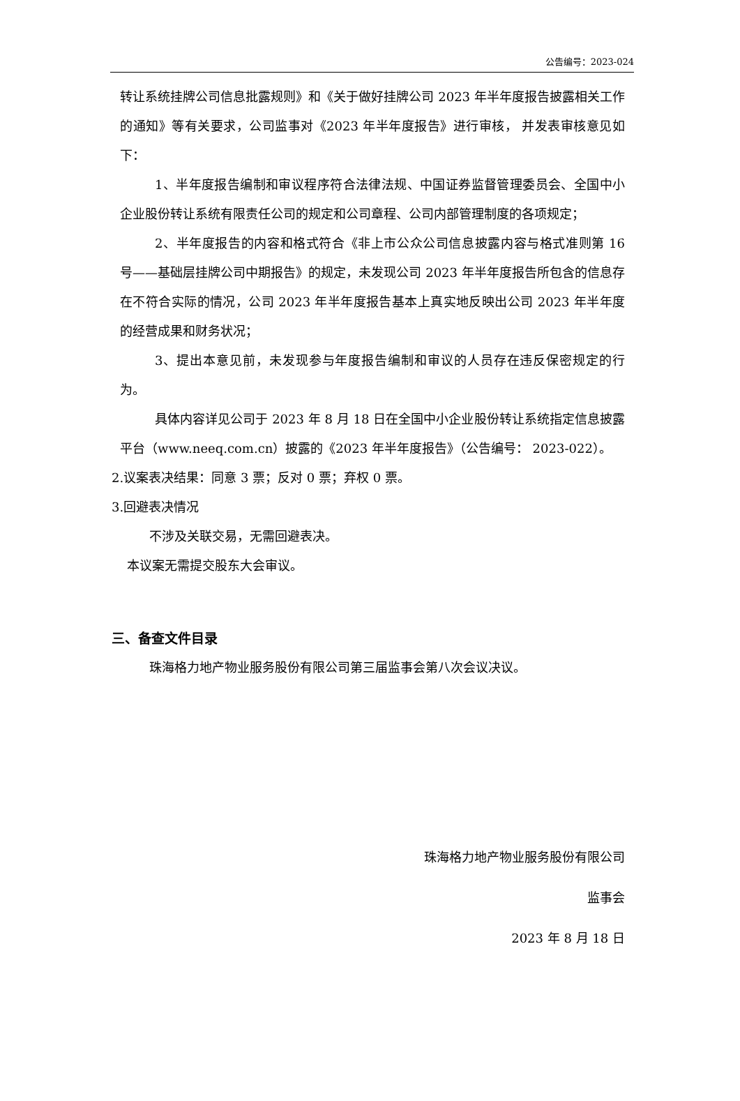公告编号：2023-024
转让系统挂牌公司信息批露规则》和《关于做好挂牌公司 2023 年半年度报告披露相关工作的通知》等有关要求，公司监事对《2023 年半年度报告》进行审核， 并发表审核意见如下：
1、半年度报告编制和审议程序符合法律法规、中国证券监督管理委员会、全国中小企业股份转让系统有限责任公司的规定和公司章程、公司内部管理制度的各项规定；
2、半年度报告的内容和格式符合《非上市公众公司信息披露内容与格式准则第 16 号——基础层挂牌公司中期报告》的规定，未发现公司 2023 年半年度报告所包含的信息存在不符合实际的情况，公司 2023 年半年度报告基本上真实地反映出公司 2023 年半年度的经营成果和财务状况；
3、提出本意见前，未发现参与年度报告编制和审议的人员存在违反保密规定的行为。
具体内容详见公司于 2023 年 8 月 18 日在全国中小企业股份转让系统指定信息披露平台（www.neeq.com.cn）披露的《2023 年半年度报告》（公告编号： 2023-022）。
2.议案表决结果：同意 3 票；反对 0 票；弃权 0 票。
3.回避表决情况
不涉及关联交易，无需回避表决。
本议案无需提交股东大会审议。
三、备查文件目录
珠海格力地产物业服务股份有限公司第三届监事会第八次会议决议。
珠海格力地产物业服务股份有限公司
监事会
2023 年 8 月 18 日